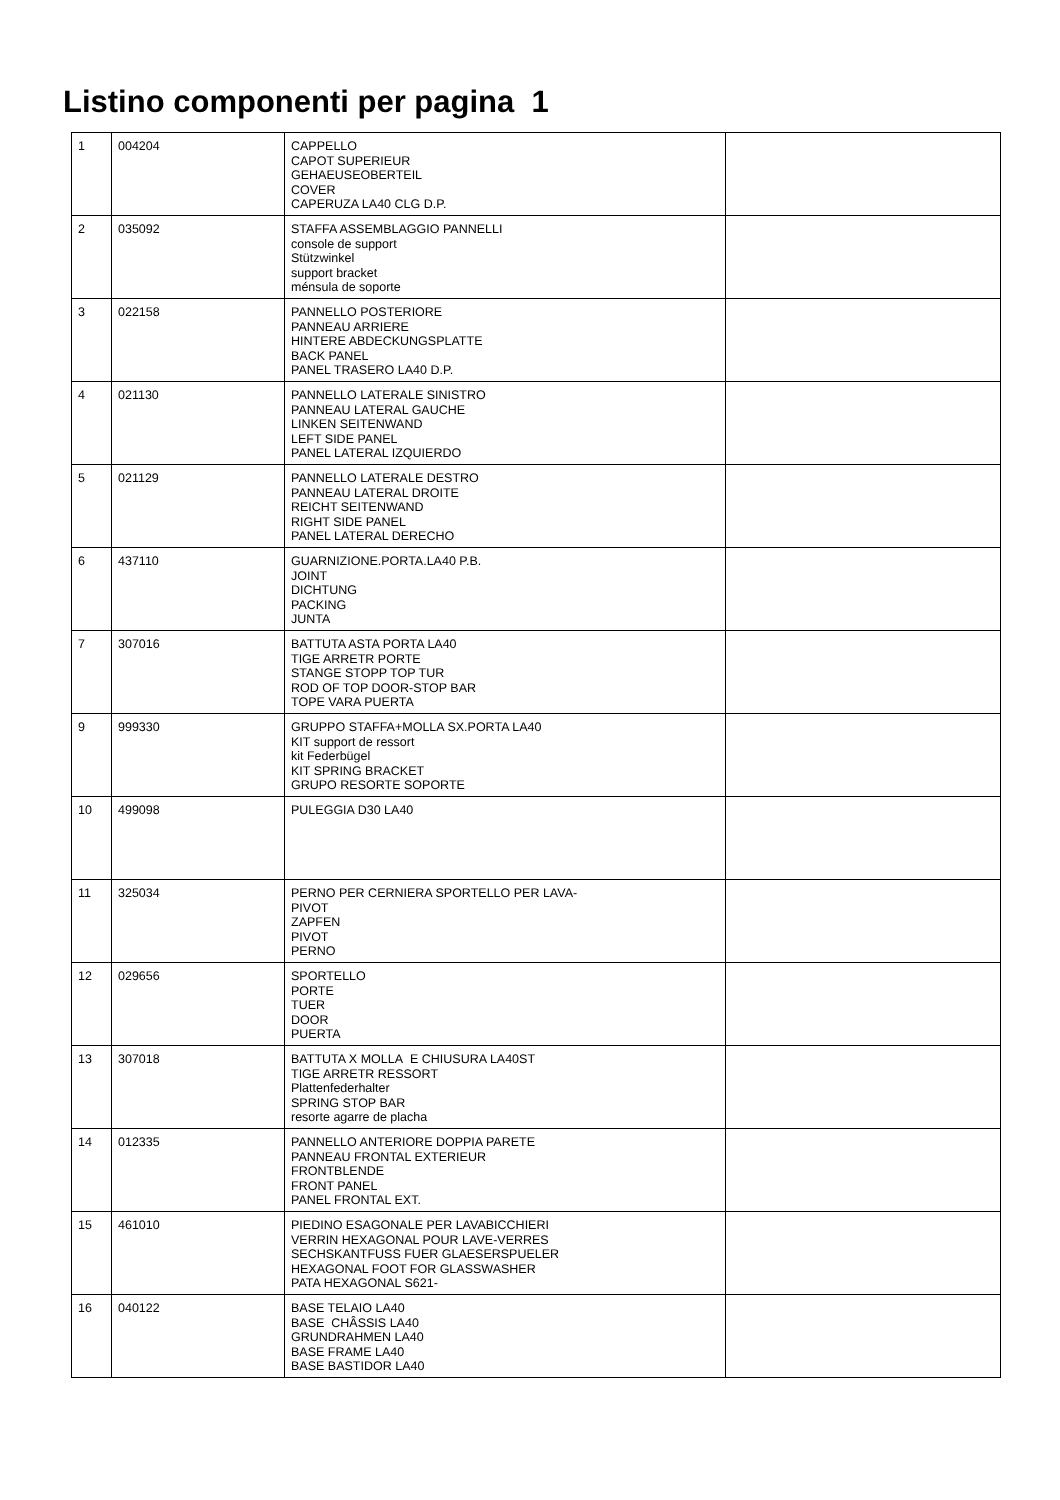Listino componenti per pagina 1
| 1 | 004204 | CAPPELLO CAPOT SUPERIEUR GEHAEUSEOBERTEIL COVER CAPERUZA LA40 CLG D.P. | |
| 2 | 035092 | STAFFA ASSEMBLAGGIO PANNELLI console de support Stützwinkel support bracket ménsula de soporte | |
| 3 | 022158 | PANNELLO POSTERIORE PANNEAU ARRIERE HINTERE ABDECKUNGSPLATTE BACK PANEL PANEL TRASERO LA40 D.P. | |
| 4 | 021130 | PANNELLO LATERALE SINISTRO PANNEAU LATERAL GAUCHE LINKEN SEITENWAND LEFT SIDE PANEL PANEL LATERAL IZQUIERDO | |
| 5 | 021129 | PANNELLO LATERALE DESTRO PANNEAU LATERAL DROITE REICHT SEITENWAND RIGHT SIDE PANEL PANEL LATERAL DERECHO | |
| 6 | 437110 | GUARNIZIONE.PORTA.LA40 P.B. JOINT DICHTUNG PACKING JUNTA | |
| 7 | 307016 | BATTUTA ASTA PORTA LA40 TIGE ARRETR PORTE STANGE STOPP TOP TUR ROD OF TOP DOOR-STOP BAR TOPE VARA PUERTA | |
| 9 | 999330 | GRUPPO STAFFA+MOLLA SX.PORTA LA40 KIT support de ressort kit Federbügel KIT SPRING BRACKET GRUPO RESORTE SOPORTE | |
| 10 | 499098 | PULEGGIA D30 LA40 | |
| 11 | 325034 | PERNO PER CERNIERA SPORTELLO PER LAVA- PIVOT ZAPFEN PIVOT PERNO | |
| 12 | 029656 | SPORTELLO PORTE TUER DOOR PUERTA | |
| 13 | 307018 | BATTUTA X MOLLA E CHIUSURA LA40ST TIGE ARRETR RESSORT Plattenfederhalter SPRING STOP BAR resorte agarre de placha | |
| 14 | 012335 | PANNELLO ANTERIORE DOPPIA PARETE PANNEAU FRONTAL EXTERIEUR FRONTBLENDE FRONT PANEL PANEL FRONTAL EXT. | |
| 15 | 461010 | PIEDINO ESAGONALE PER LAVABICCHIERI VERRIN HEXAGONAL POUR LAVE-VERRES SECHSKANTFUSS FUER GLAESERSPUELER HEXAGONAL FOOT FOR GLASSWASHER PATA HEXAGONAL S621- | |
| 16 | 040122 | BASE TELAIO LA40 BASE CHÂSSIS LA40 GRUNDRAHMEN LA40 BASE FRAME LA40 BASE BASTIDOR LA40 | |